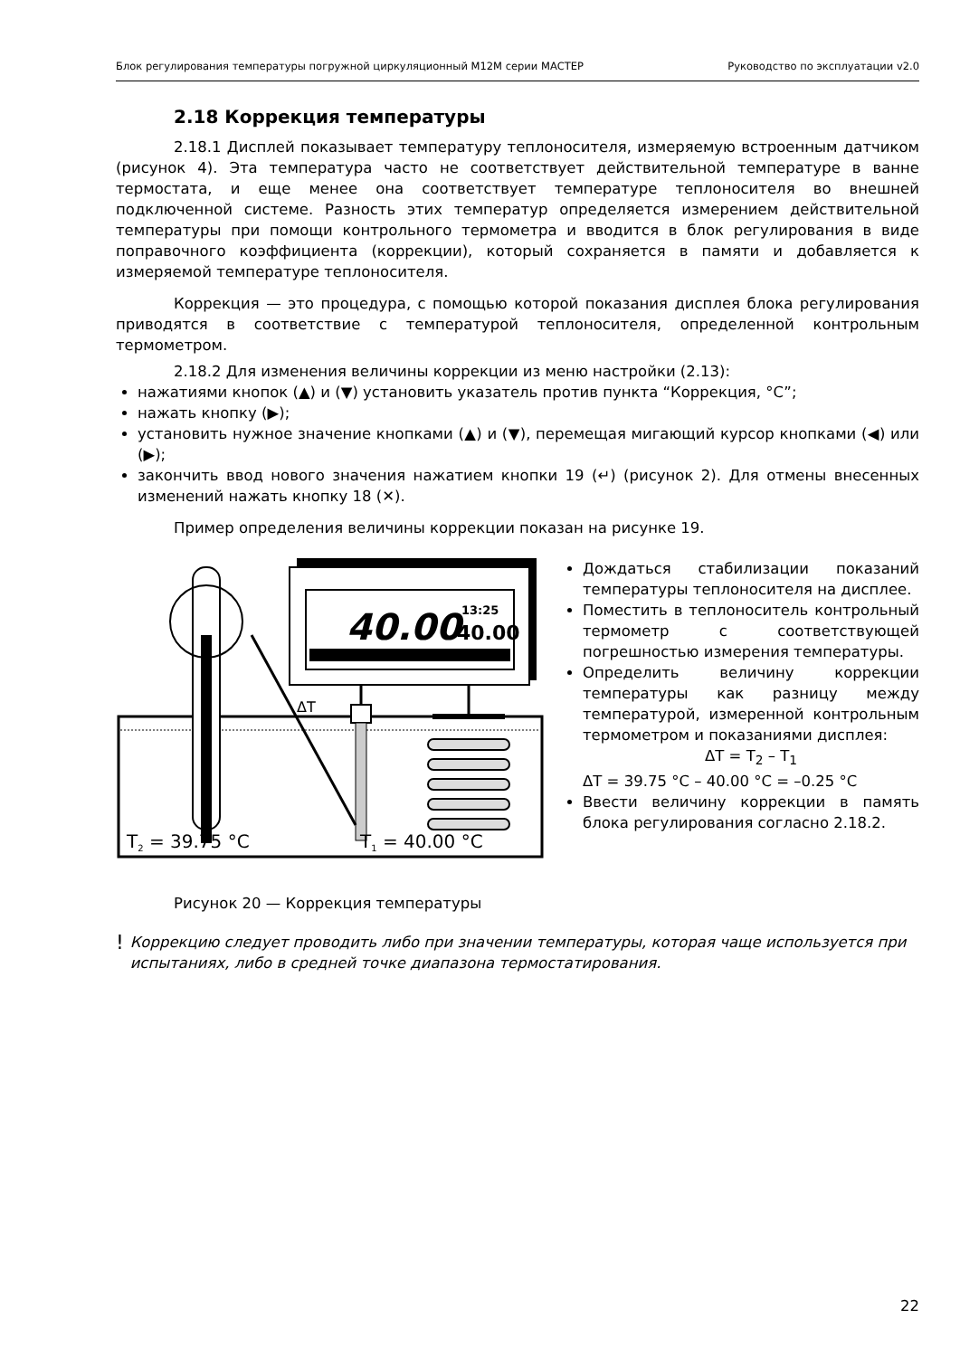Блок регулирования температуры погружной циркуляционный М12М серии МАСТЕР Руководство по эксплуатации v2.0
2.18 Коррекция температуры
2.18.1 Дисплей показывает температуру теплоносителя, измеряемую встроенным датчиком (рисунок 4). Эта температура часто не соответствует действительной температуре в ванне термостата, и еще менее она соответствует температуре теплоносителя во внешней подключенной системе. Разность этих температур определяется измерением действительной температуры при помощи контрольного термометра и вводится в блок регулирования в виде поправочного коэффициента (коррекции), который сохраняется в памяти и добавляется к измеряемой температуре теплоносителя.
Коррекция — это процедура, с помощью которой показания дисплея блока регулирования приводятся в соответствие с температурой теплоносителя, определенной контрольным термометром.
2.18.2 Для изменения величины коррекции из меню настройки (2.13):
нажатиями кнопок (▲) и (▼) установить указатель против пункта “Коррекция, °C”;
нажать кнопку (▶);
установить нужное значение кнопками (▲) и (▼), перемещая мигающий курсор кнопками (◀) или (▶);
закончить ввод нового значения нажатием кнопки 19 (↵) (рисунок 2). Для отмены внесенных изменений нажать кнопку 18 (✕).
Пример определения величины коррекции показан на рисунке 19.
40.00
13:25
40.00
ΔT
T2 = 39.75 °C
T1 = 40.00 °C
Дождаться стабилизации показаний температуры теплоносителя на дисплее.
Поместить в теплоноситель контрольный термометр с соответствующей погрешностью измерения температуры.
Определить величину коррекции температуры как разницу между температурой, измеренной контрольным термометром и показаниями дисплея:
ΔT = T<sub>2</sub> – T<sub>1</sub>
ΔT = 39.75 °C – 40.00 °C = –0.25 °C
Ввести величину коррекции в память блока регулирования согласно 2.18.2.
Рисунок 20 — Коррекция температуры
! Коррекцию следует проводить либо при значении температуры, которая чаще используется при испытаниях, либо в средней точке диапазона термостатирования.
22